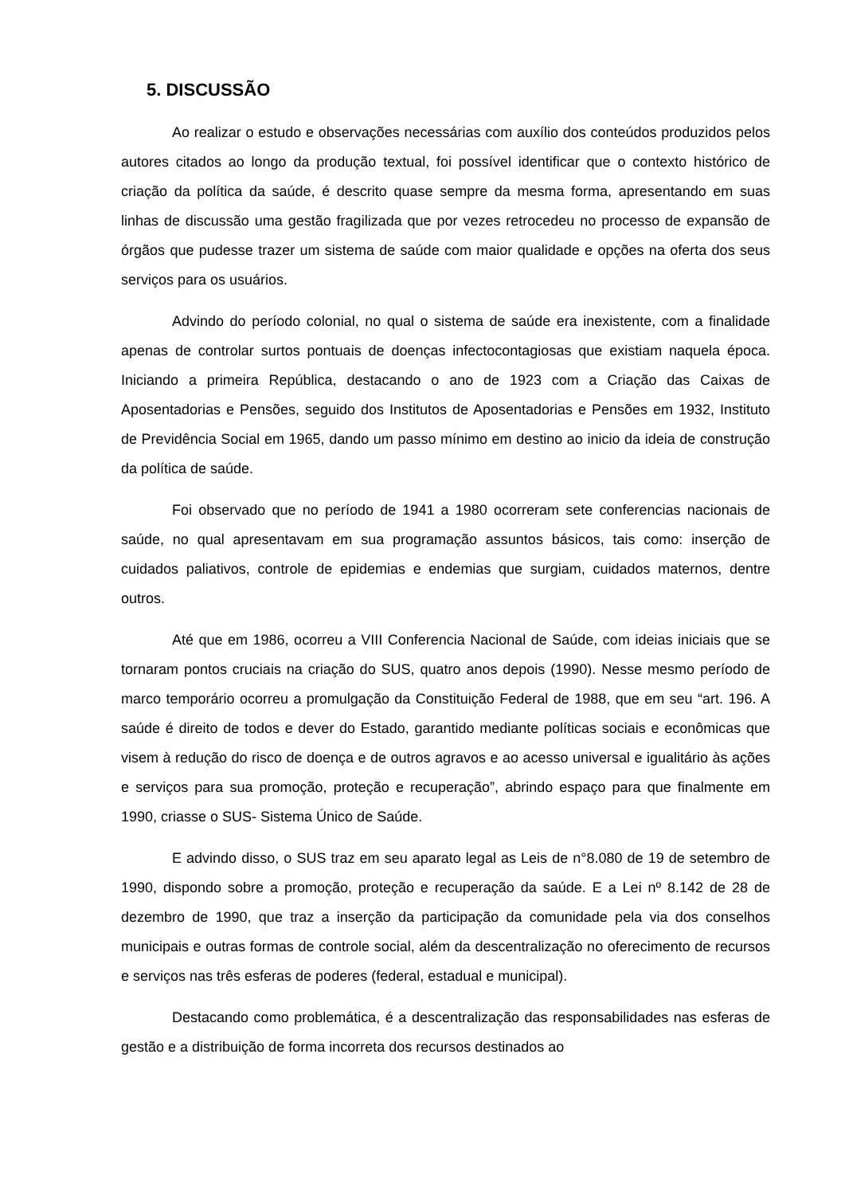5. DISCUSSÃO
Ao realizar o estudo e observações necessárias com auxílio dos conteúdos produzidos pelos autores citados ao longo da produção textual, foi possível identificar que o contexto histórico de criação da política da saúde, é descrito quase sempre da mesma forma, apresentando em suas linhas de discussão uma gestão fragilizada que por vezes retrocedeu no processo de expansão de órgãos que pudesse trazer um sistema de saúde com maior qualidade e opções na oferta dos seus serviços para os usuários.
Advindo do período colonial, no qual o sistema de saúde era inexistente, com a finalidade apenas de controlar surtos pontuais de doenças infectocontagiosas que existiam naquela época. Iniciando a primeira República, destacando o ano de 1923 com a Criação das Caixas de Aposentadorias e Pensões, seguido dos Institutos de Aposentadorias e Pensões em 1932, Instituto de Previdência Social em 1965, dando um passo mínimo em destino ao inicio da ideia de construção da política de saúde.
Foi observado que no período de 1941 a 1980 ocorreram sete conferencias nacionais de saúde, no qual apresentavam em sua programação assuntos básicos, tais como: inserção de cuidados paliativos, controle de epidemias e endemias que surgiam, cuidados maternos, dentre outros.
Até que em 1986, ocorreu a VIII Conferencia Nacional de Saúde, com ideias iniciais que se tornaram pontos cruciais na criação do SUS, quatro anos depois (1990). Nesse mesmo período de marco temporário ocorreu a promulgação da Constituição Federal de 1988, que em seu “art. 196. A saúde é direito de todos e dever do Estado, garantido mediante políticas sociais e econômicas que visem à redução do risco de doença e de outros agravos e ao acesso universal e igualitário às ações e serviços para sua promoção, proteção e recuperação”, abrindo espaço para que finalmente em 1990, criasse o SUS- Sistema Único de Saúde.
E advindo disso, o SUS traz em seu aparato legal as Leis de n°8.080 de 19 de setembro de 1990, dispondo sobre a promoção, proteção e recuperação da saúde. E a Lei nº 8.142 de 28 de dezembro de 1990, que traz a inserção da participação da comunidade pela via dos conselhos municipais e outras formas de controle social, além da descentralização no oferecimento de recursos e serviços nas três esferas de poderes (federal, estadual e municipal).
Destacando como problemática, é a descentralização das responsabilidades nas esferas de gestão e a distribuição de forma incorreta dos recursos destinados ao